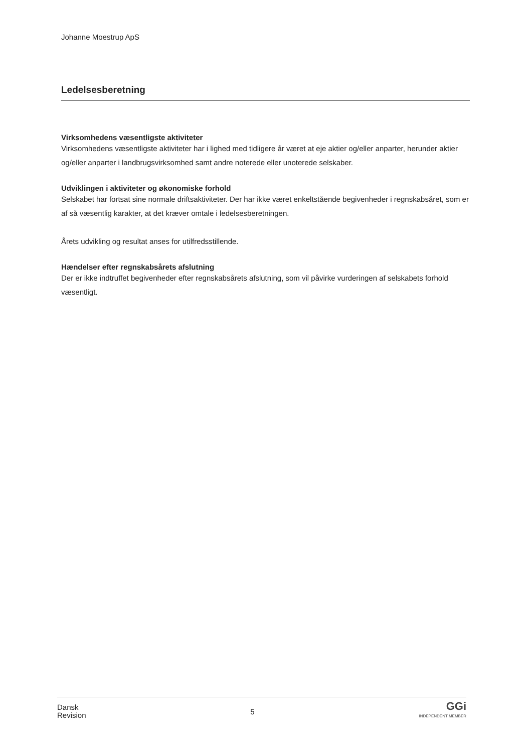Johanne Moestrup ApS
Ledelsesberetning
Virksomhedens væsentligste aktiviteter
Virksomhedens væsentligste aktiviteter har i lighed med tidligere år været at eje aktier og/eller anparter, herunder aktier og/eller anparter i landbrugsvirksomhed samt andre noterede eller unoterede selskaber.
Udviklingen i aktiviteter og økonomiske forhold
Selskabet har fortsat sine normale driftsaktiviteter. Der har ikke været enkeltstående begivenheder i regnskabsåret, som er af så væsentlig karakter, at det kræver omtale i ledelsesberetningen.
Årets udvikling og resultat anses for utilfredsstillende.
Hændelser efter regnskabsårets afslutning
Der er ikke indtruffet begivenheder efter regnskabsårets afslutning, som vil påvirke vurderingen af selskabets forhold væsentligt.
Dansk
Revision
5
GGi
INDEPENDENT MEMBER